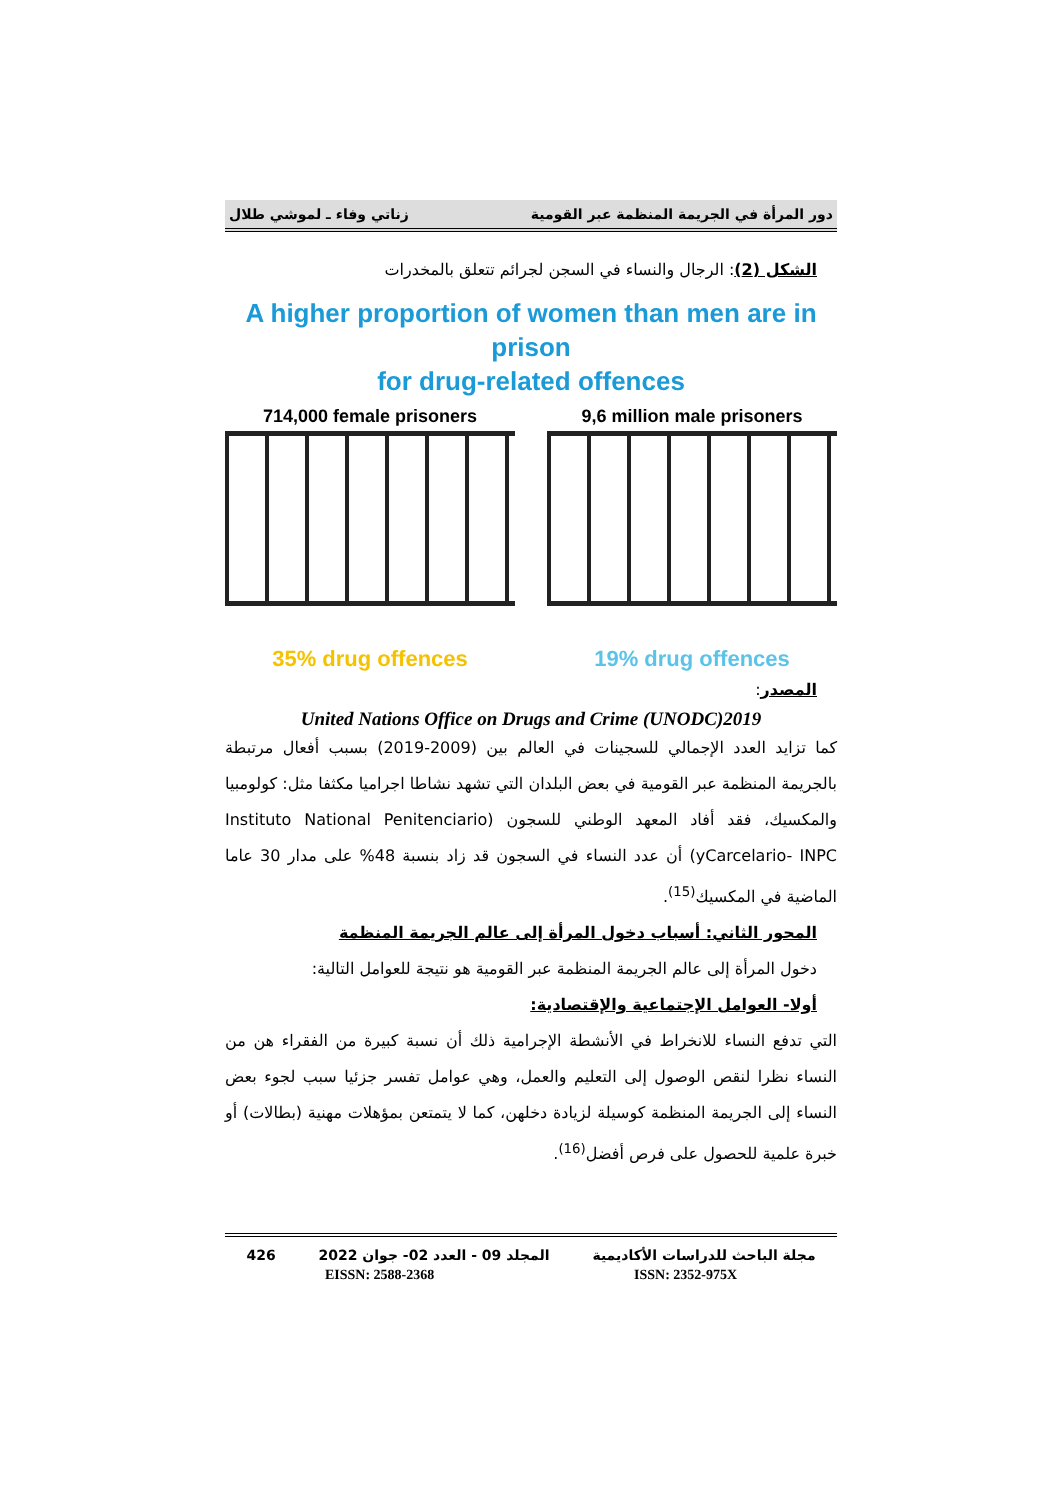دور المرأة في الجريمة المنظمة عبر القومية زناتي وفاء ـ لموشي طلال
الشكل (2): الرجال والنساء في السجن لجرائم تتعلق بالمخدرات
A higher proportion of women than men are in prison
for drug-related offences
714,000 female prisoners
35% drug offences
9,6 million male prisoners
19% drug offences
المصدر:
United Nations Office on Drugs and Crime (UNODC)2019
كما تزايد العدد الإجمالي للسجينات في العالم بين (2009-2019) بسبب أفعال مرتبطة بالجريمة المنظمة عبر القومية في بعض البلدان التي تشهد نشاطا اجراميا مكثفا مثل: كولومبيا والمكسيك، فقد أفاد المعهد الوطني للسجون (Instituto National Penitenciario yCarcelario- INPC) أن عدد النساء في السجون قد زاد بنسبة 48% على مدار 30 عاما الماضية في المكسيك<sup>(15)</sup>.
المحور الثاني: أسباب دخول المرأة إلى عالم الجريمة المنظمة
دخول المرأة إلى عالم الجريمة المنظمة عبر القومية هو نتيجة للعوامل التالية:
أولا- العوامل الإجتماعية والإقتصادية:
التي تدفع النساء للانخراط في الأنشطة الإجرامية ذلك أن نسبة كبيرة من الفقراء هن من النساء نظرا لنقص الوصول إلى التعليم والعمل، وهي عوامل تفسر جزئيا سبب لجوء بعض النساء إلى الجريمة المنظمة كوسيلة لزيادة دخلهن، كما لا يتمتعن بمؤهلات مهنية (بطالات) أو خبرة علمية للحصول على فرص أفضل<sup>(16)</sup>.
مجلة الباحث للدراسات الأكاديمية المجلد 09 - العدد 02- جوان 2022 426
EISSN: 2588-2368 ISSN: 2352-975X